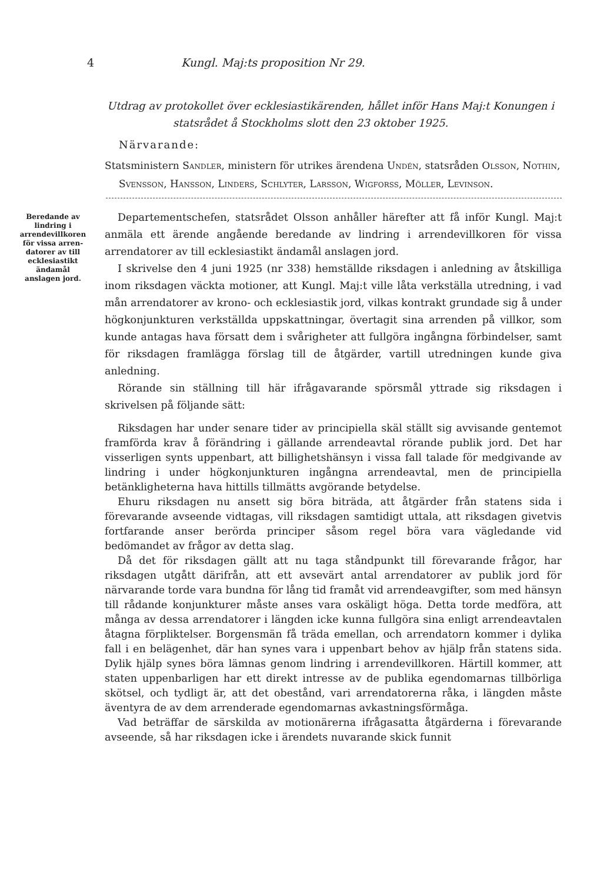4 Kungl. Maj:ts proposition Nr 29.
Utdrag av protokollet över ecklesiastikärenden, hållet inför Hans Maj:t Konungen i statsrådet å Stockholms slott den 23 oktober 1925.
Närvarande:
Statsministern Sandler, ministern för utrikes ärendena Undén, statsråden Olsson, Nothin, Svensson, Hansson, Linders, Schlyter, Larsson, Wigforss, Möller, Levinson.
Beredande av lindring i arrende­villkoren för vissa arren­datorer av till ecklesia­stikt ända­mål anslagen jord.
Departementschefen, statsrådet Olsson anhåller härefter att få inför Kungl. Maj:t anmäla ett ärende angående beredande av lindring i arrendevillkoren för vissa arrendatorer av till ecklesiastikt ändamål anslagen jord.
I skrivelse den 4 juni 1925 (nr 338) hemställde riksdagen i anledning av åtskilliga inom riksdagen väckta motioner, att Kungl. Maj:t ville låta verkställa utredning, i vad mån arrendatorer av krono- och ecklesiastik jord, vilkas kontrakt grundade sig å under högkonjunkturen verkställda uppskattningar, övertagit sina arrenden på villkor, som kunde antagas hava försatt dem i svårigheter att fullgöra ingångna förbindelser, samt för riksdagen framlägga förslag till de åtgärder, vartill utredningen kunde giva anledning.
Rörande sin ställning till här ifrågavarande spörsmål yttrade sig riksdagen i skrivelsen på följande sätt:
Riksdagen har under senare tider av principiella skäl ställt sig avvisande gentemot framförda krav å förändring i gällande arrendeavtal rörande publik jord. Det har visserligen synts uppenbart, att billighetshänsyn i vissa fall talade för medgivande av lindring i under högkonjunkturen ingångna arrendeavtal, men de principiella betänkligheterna hava hittills tillmätts avgörande betydelse.
Ehuru riksdagen nu ansett sig böra biträda, att åtgärder från statens sida i förevarande avseende vidtagas, vill riksdagen samtidigt uttala, att riksdagen givetvis fortfarande anser berörda principer såsom regel böra vara vägledande vid bedömandet av frågor av detta slag.
Då det för riksdagen gällt att nu taga ståndpunkt till förevarande frågor, har riksdagen utgått därifrån, att ett avsevärt antal arrendatorer av publik jord för närvarande torde vara bundna för lång tid framåt vid arrendeavgifter, som med hänsyn till rådande konjunkturer måste anses vara oskäligt höga. Detta torde medföra, att många av dessa arrendatorer i längden icke kunna fullgöra sina enligt arrendeavtalen åtagna förpliktelser. Borgensmän få träda emellan, och arrendatorn kommer i dylika fall i en belägenhet, där han synes vara i uppenbart behov av hjälp från statens sida. Dylik hjälp synes böra lämnas genom lindring i arrendevillkoren. Härtill kommer, att staten uppenbarligen har ett direkt intresse av de publika egendomarnas tillbörliga skötsel, och tydligt är, att det obestånd, vari arrendatorerna råka, i längden måste äventyra de av dem arrenderade egendomarnas avkastningsförmåga.
Vad beträffar de särskilda av motionärerna ifrågasatta åtgärderna i förevarande avseende, så har riksdagen icke i ärendets nuvarande skick funnit